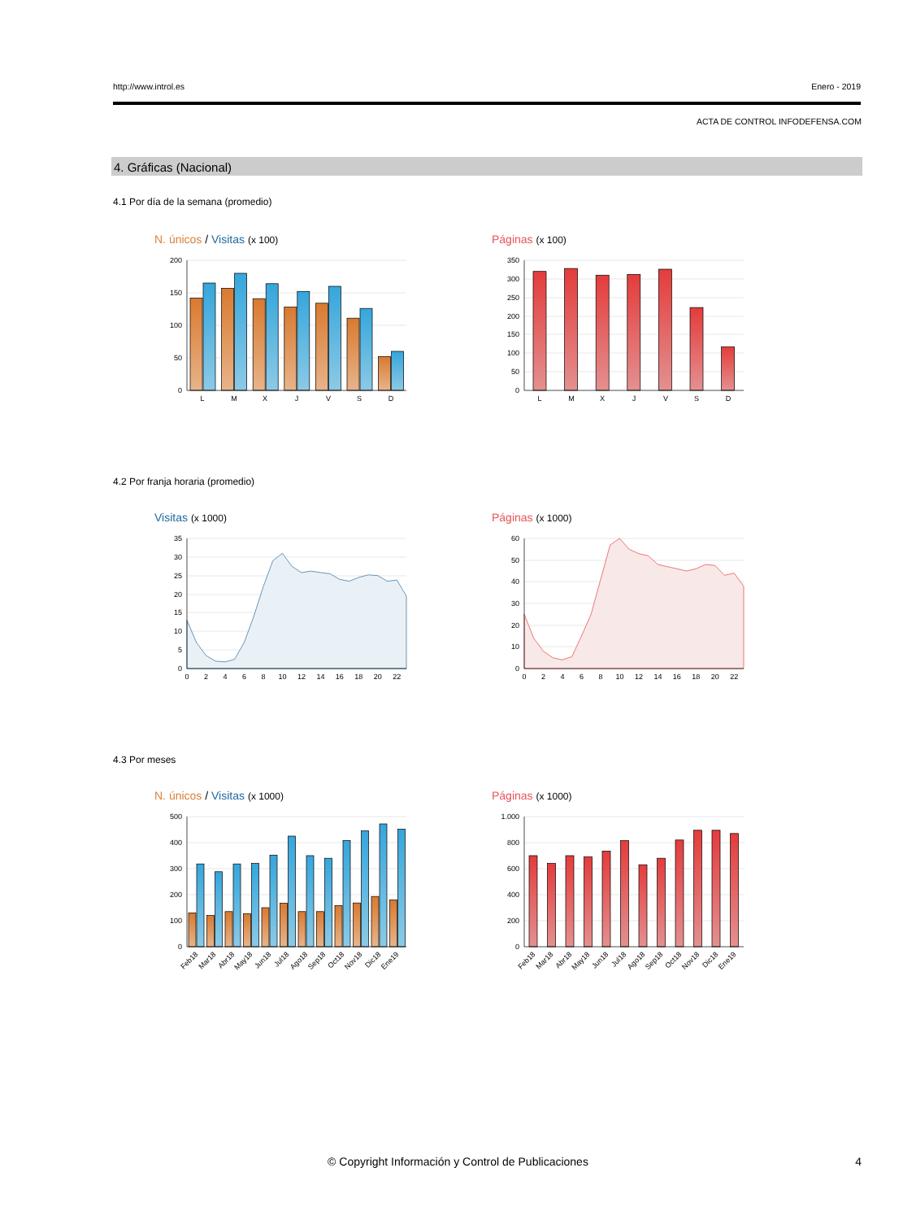http://www.introl.es Enero - 2019
ACTA DE CONTROL INFODEFENSA.COM
4. Gráficas (Nacional)
4.1 Por día de la semana (promedio)
N. únicos / Visitas (x 100)
200
150
100
50
0
L
M
X
J
V
S
D
Páginas (x 100)
350
300
250
200
150
100
50
0
L
M
X
J
V
S
D
4.2 Por franja horaria (promedio)
Visitas (x 1000)
35
30
25
20
15
10
5
0
0
2
4
6
8
10
12
14
16
18
20
22
Páginas (x 1000)
60
50
40
30
20
10
0
0
2
4
6
8
10
12
14
16
18
20
22
4.3 Por meses
N. únicos / Visitas (x 1000)
500
400
300
200
100
0
Feb18
Mar18
Abr18
May18
Jun18
Jul18
Ago18
Sep18
Oct18
Nov18
Dic18
Ene19
Páginas (x 1000)
1.000
800
600
400
200
0
Feb18
Mar18
Abr18
May18
Jun18
Jul18
Ago18
Sep18
Oct18
Nov18
Dic18
Ene19
© Copyright Información y Control de Publicaciones
4